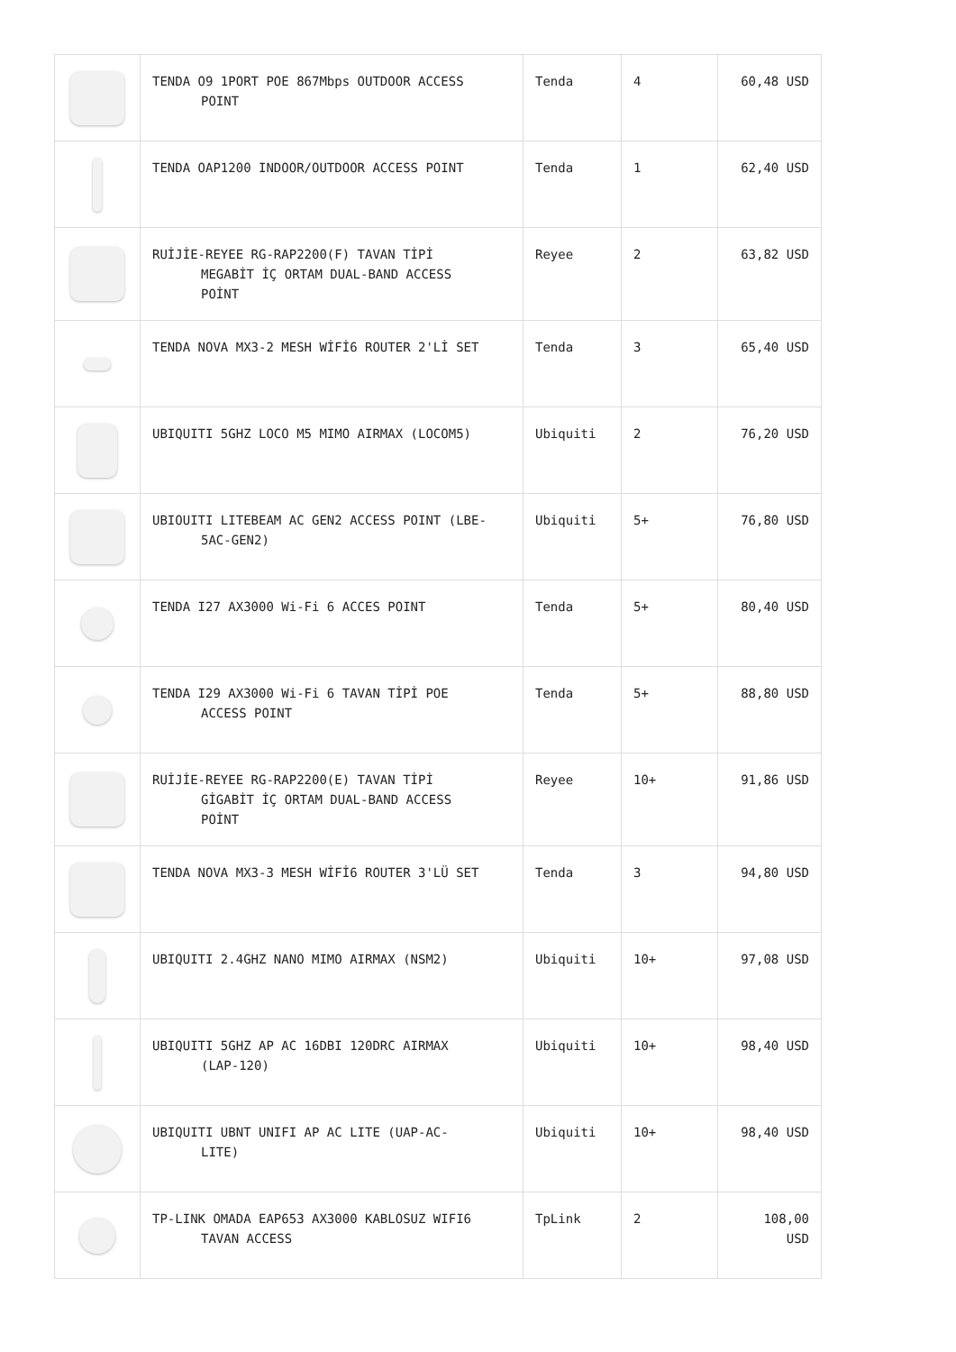| | TENDA O9 1PORT POE 867Mbps OUTDOOR ACCESS POINT | Tenda | 4 | 60,48 USD |
| | TENDA OAP1200 INDOOR/OUTDOOR ACCESS POINT | Tenda | 1 | 62,40 USD |
| | RUİJİE-REYEE RG-RAP2200(F) TAVAN TİPİ MEGABİT İÇ ORTAM DUAL-BAND ACCESS POİNT | Reyee | 2 | 63,82 USD |
| | TENDA NOVA MX3-2 MESH WİFİ6 ROUTER 2'Lİ SET | Tenda | 3 | 65,40 USD |
| | UBIQUITI 5GHZ LOCO M5 MIMO AIRMAX (LOCOM5) | Ubiquiti | 2 | 76,20 USD |
| | UBIOUITI LITEBEAM AC GEN2 ACCESS POINT (LBE- 5AC-GEN2) | Ubiquiti | 5+ | 76,80 USD |
| | TENDA I27 AX3000 Wi-Fi 6 ACCES POINT | Tenda | 5+ | 80,40 USD |
| | TENDA I29 AX3000 Wi-Fi 6 TAVAN TİPİ POE ACCESS POINT | Tenda | 5+ | 88,80 USD |
| | RUİJİE-REYEE RG-RAP2200(E) TAVAN TİPİ GİGABİT İÇ ORTAM DUAL-BAND ACCESS POİNT | Reyee | 10+ | 91,86 USD |
| | TENDA NOVA MX3-3 MESH WİFİ6 ROUTER 3'LÜ SET | Tenda | 3 | 94,80 USD |
| | UBIQUITI 2.4GHZ NANO MIMO AIRMAX (NSM2) | Ubiquiti | 10+ | 97,08 USD |
| | UBIQUITI 5GHZ AP AC 16DBI 120DRC AIRMAX (LAP-120) | Ubiquiti | 10+ | 98,40 USD |
| | UBIQUITI UBNT UNIFI AP AC LITE (UAP-AC- LITE) | Ubiquiti | 10+ | 98,40 USD |
| | TP-LINK OMADA EAP653 AX3000 KABLOSUZ WIFI6 TAVAN ACCESS | TpLink | 2 | 108,00 USD |